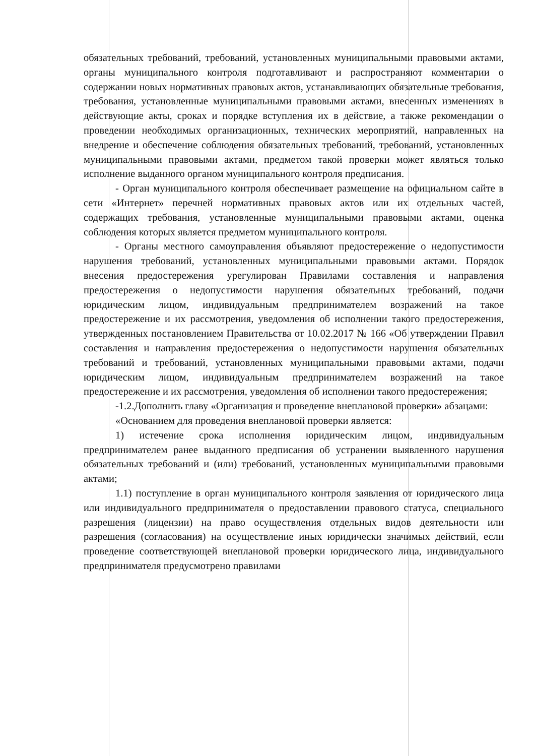обязательных требований, требований, установленных муниципальными правовыми актами, органы муниципального контроля подготавливают и распространяют комментарии о содержании новых нормативных правовых актов, устанавливающих обязательные требования, требования, установленные муниципальными правовыми актами, внесенных изменениях в действующие акты, сроках и порядке вступления их в действие, а также рекомендации о проведении необходимых организационных, технических мероприятий, направленных на внедрение и обеспечение соблюдения обязательных требований, требований, установленных муниципальными правовыми актами, предметом такой проверки может являться только исполнение выданного органом муниципального контроля предписания.
- Орган муниципального контроля обеспечивает размещение на официальном сайте в сети «Интернет» перечней нормативных правовых актов или их отдельных частей, содержащих требования, установленные муниципальными правовыми актами, оценка соблюдения которых является предметом муниципального контроля.
- Органы местного самоуправления объявляют предостережение о недопустимости нарушения требований, установленных муниципальными правовыми актами. Порядок внесения предостережения урегулирован Правилами составления и направления предостережения о недопустимости нарушения обязательных требований, подачи юридическим лицом, индивидуальным предпринимателем возражений на такое предостережение и их рассмотрения, уведомления об исполнении такого предостережения, утвержденных постановлением Правительства от 10.02.2017 № 166 «Об утверждении Правил составления и направления предостережения о недопустимости нарушения обязательных требований и требований, установленных муниципальными правовыми актами, подачи юридическим лицом, индивидуальным предпринимателем возражений на такое предостережение и их рассмотрения, уведомления об исполнении такого предостережения;
-1.2.Дополнить главу «Организация и проведение внеплановой проверки» абзацами:
«Основанием для проведения внеплановой проверки является:
1) истечение срока исполнения юридическим лицом, индивидуальным предпринимателем ранее выданного предписания об устранении выявленного нарушения обязательных требований и (или) требований, установленных муниципальными правовыми актами;
1.1) поступление в орган муниципального контроля заявления от юридического лица или индивидуального предпринимателя о предоставлении правового статуса, специального разрешения (лицензии) на право осуществления отдельных видов деятельности или разрешения (согласования) на осуществление иных юридически значимых действий, если проведение соответствующей внеплановой проверки юридического лица, индивидуального предпринимателя предусмотрено правилами